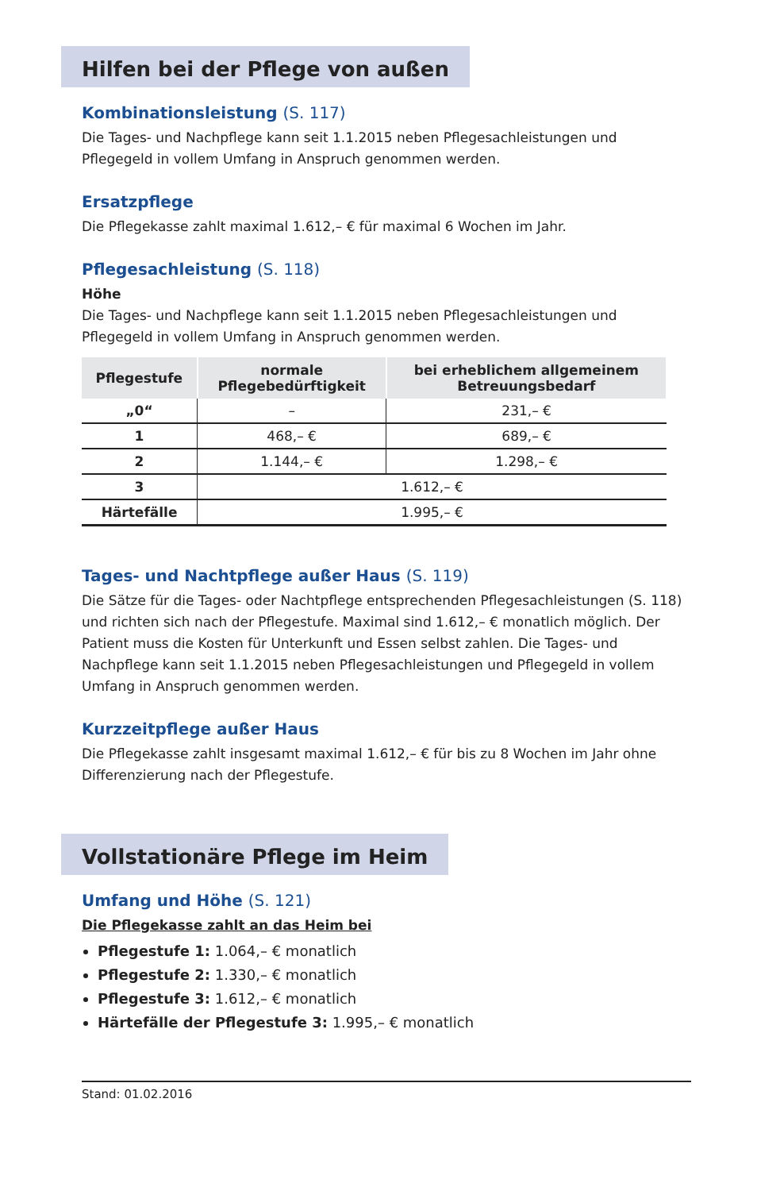Hilfen bei der Pflege von außen
Kombinationsleistung (S. 117)
Die Tages- und Nachpflege kann seit 1.1.2015 neben Pflegesachleistungen und Pflegegeld in vollem Umfang in Anspruch genommen werden.
Ersatzpflege
Die Pflegekasse zahlt maximal 1.612,– € für maximal 6 Wochen im Jahr.
Pflegesachleistung (S. 118)
Höhe
Die Tages- und Nachpflege kann seit 1.1.2015 neben Pflegesachleistungen und Pflegegeld in vollem Umfang in Anspruch genommen werden.
| Pflegestufe | normale Pflegebedürftigkeit | bei erheblichem allgemeinem Betreuungsbedarf |
| --- | --- | --- |
| „0“ | – | 231,– € |
| 1 | 468,– € | 689,– € |
| 2 | 1.144,– € | 1.298,– € |
| 3 | 1.612,– € | |
| Härtefälle | 1.995,– € | |
Tages- und Nachtpflege außer Haus (S. 119)
Die Sätze für die Tages- oder Nachtpflege entsprechenden Pflegesachleistungen (S. 118) und richten sich nach der Pflegestufe. Maximal sind 1.612,– € monatlich möglich. Der Patient muss die Kosten für Unterkunft und Essen selbst zahlen. Die Tages- und Nachpflege kann seit 1.1.2015 neben Pflegesachleistungen und Pflegegeld in vollem Umfang in Anspruch genommen werden.
Kurzzeitpflege außer Haus
Die Pflegekasse zahlt insgesamt maximal 1.612,– € für bis zu 8 Wochen im Jahr ohne Differenzierung nach der Pflegestufe.
Vollstationäre Pflege im Heim
Umfang und Höhe (S. 121)
Die Pflegekasse zahlt an das Heim bei
Pflegestufe 1: 1.064,– € monatlich
Pflegestufe 2: 1.330,– € monatlich
Pflegestufe 3: 1.612,– € monatlich
Härtefälle der Pflegestufe 3: 1.995,– € monatlich
Stand: 01.02.2016